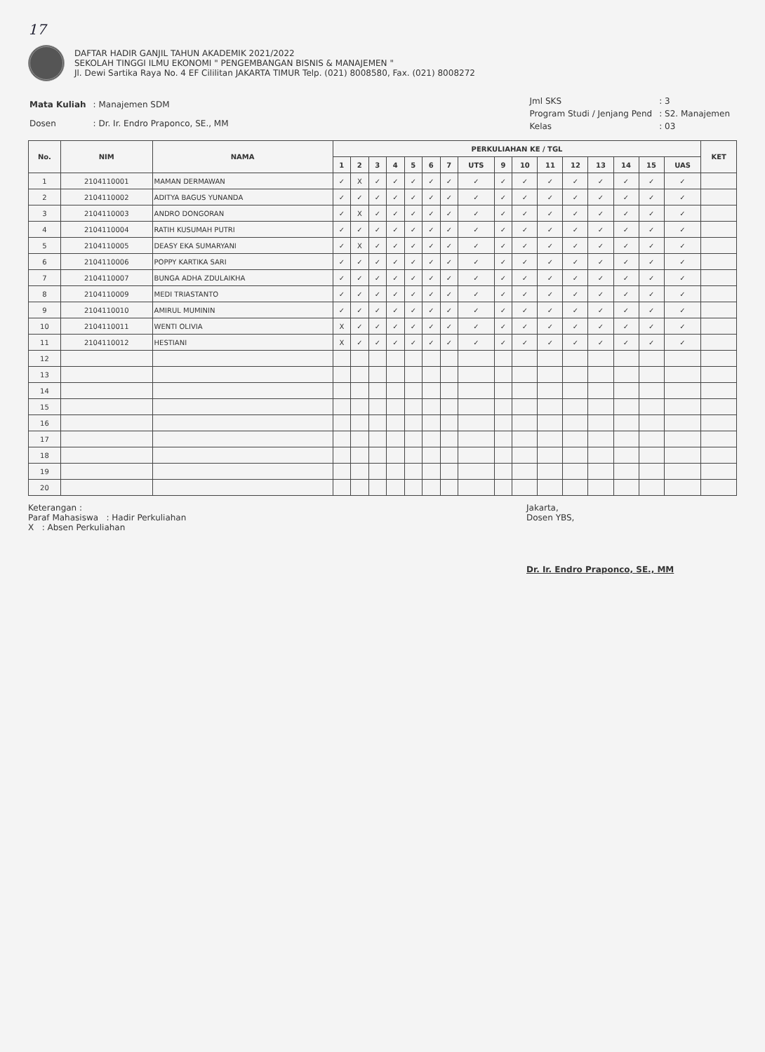17
DAFTAR HADIR GANJIL TAHUN AKADEMIK 2021/2022
SEKOLAH TINGGI ILMU EKONOMI " PENGEMBANGAN BISNIS & MANAJEMEN "
Jl. Dewi Sartika Raya No. 4 EF Cililitan JAKARTA TIMUR Telp. (021) 8008580, Fax. (021) 8008272
| Mata Kuliah | : Manajemen SDM |
| Dosen | : Dr. Ir. Endro Praponco, SE., MM |
| Jml SKS | : 3 |
| Program Studi / Jenjang Pend | : S2. Manajemen |
| Kelas | : 03 |
| No. | NIM | NAMA | PERKULIAHAN KE / TGL | | | | | | | | | | | | | | | | KET |
| --- | --- | --- | --- | --- | --- | --- | --- | --- | --- | --- | --- | --- | --- | --- | --- | --- | --- | --- | --- |
| | | | 1 | 2 | 3 | 4 | 5 | 6 | 7 | UTS | 9 | 10 | 11 | 12 | 13 | 14 | 15 | UAS | |
| 1 | 2104110001 | MAMAN DERMAWAN | ✓ | X | ✓ | ✓ | ✓ | ✓ | ✓ | ✓ | ✓ | ✓ | ✓ | ✓ | ✓ | ✓ | ✓ | ✓ | |
| 2 | 2104110002 | ADITYA BAGUS YUNANDA | ✓ | ✓ | ✓ | ✓ | ✓ | ✓ | ✓ | ✓ | ✓ | ✓ | ✓ | ✓ | ✓ | ✓ | ✓ | ✓ | |
| 3 | 2104110003 | ANDRO DONGORAN | ✓ | X | ✓ | ✓ | ✓ | ✓ | ✓ | ✓ | ✓ | ✓ | ✓ | ✓ | ✓ | ✓ | ✓ | ✓ | |
| 4 | 2104110004 | RATIH KUSUMAH PUTRI | ✓ | ✓ | ✓ | ✓ | ✓ | ✓ | ✓ | ✓ | ✓ | ✓ | ✓ | ✓ | ✓ | ✓ | ✓ | ✓ | |
| 5 | 2104110005 | DEASY EKA SUMARYANI | ✓ | X | ✓ | ✓ | ✓ | ✓ | ✓ | ✓ | ✓ | ✓ | ✓ | ✓ | ✓ | ✓ | ✓ | ✓ | |
| 6 | 2104110006 | POPPY KARTIKA SARI | ✓ | ✓ | ✓ | ✓ | ✓ | ✓ | ✓ | ✓ | ✓ | ✓ | ✓ | ✓ | ✓ | ✓ | ✓ | ✓ | |
| 7 | 2104110007 | BUNGA ADHA ZDULAIKHA | ✓ | ✓ | ✓ | ✓ | ✓ | ✓ | ✓ | ✓ | ✓ | ✓ | ✓ | ✓ | ✓ | ✓ | ✓ | ✓ | |
| 8 | 2104110009 | MEDI TRIASTANTO | ✓ | ✓ | ✓ | ✓ | ✓ | ✓ | ✓ | ✓ | ✓ | ✓ | ✓ | ✓ | ✓ | ✓ | ✓ | ✓ | |
| 9 | 2104110010 | AMIRUL MUMININ | ✓ | ✓ | ✓ | ✓ | ✓ | ✓ | ✓ | ✓ | ✓ | ✓ | ✓ | ✓ | ✓ | ✓ | ✓ | ✓ | |
| 10 | 2104110011 | WENTI OLIVIA | X | ✓ | ✓ | ✓ | ✓ | ✓ | ✓ | ✓ | ✓ | ✓ | ✓ | ✓ | ✓ | ✓ | ✓ | ✓ | |
| 11 | 2104110012 | HESTIANI | X | ✓ | ✓ | ✓ | ✓ | ✓ | ✓ | ✓ | ✓ | ✓ | ✓ | ✓ | ✓ | ✓ | ✓ | ✓ | |
| 12 | | | | | | | | | | | | | | | | | | | |
| 13 | | | | | | | | | | | | | | | | | | | |
| 14 | | | | | | | | | | | | | | | | | | | |
| 15 | | | | | | | | | | | | | | | | | | | |
| 16 | | | | | | | | | | | | | | | | | | | |
| 17 | | | | | | | | | | | | | | | | | | | |
| 18 | | | | | | | | | | | | | | | | | | | |
| 19 | | | | | | | | | | | | | | | | | | | |
| 20 | | | | | | | | | | | | | | | | | | | |
Keterangan :
Paraf Mahasiswa : Hadir Perkuliahan
X : Absen Perkuliahan
Jakarta,
Dosen YBS,
Dr. Ir. Endro Praponco, SE., MM